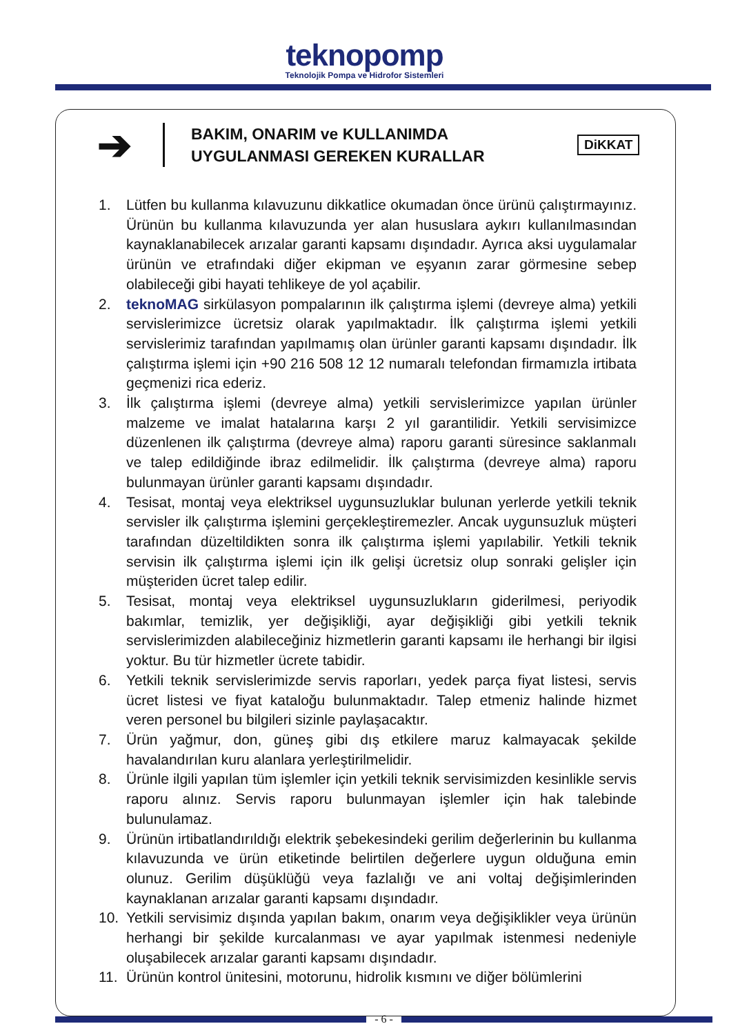teknopomp
Teknolojik Pompa ve Hidrofor Sistemleri
➔
BAKIM, ONARIM ve KULLANIMDA UYGULANMASI GEREKEN KURALLAR
DiKKAT
1. Lütfen bu kullanma kılavuzunu dikkatlice okumadan önce ürünü çalıştırmayınız. Ürünün bu kullanma kılavuzunda yer alan hususlara aykırı kullanılmasından kaynaklanabilecek arızalar garanti kapsamı dışındadır. Ayrıca aksi uygulamalar ürünün ve etrafındaki diğer ekipman ve eşyanın zarar görmesine sebep olabileceği gibi hayati tehlikeye de yol açabilir.
2. teknoMAG sirkülasyon pompalarının ilk çalıştırma işlemi (devreye alma) yetkili servislerimizce ücretsiz olarak yapılmaktadır. İlk çalıştırma işlemi yetkili servislerimiz tarafından yapılmamış olan ürünler garanti kapsamı dışındadır. İlk çalıştırma işlemi için +90 216 508 12 12 numaralı telefondan firmamızla irtibata geçmenizi rica ederiz.
3. İlk çalıştırma işlemi (devreye alma) yetkili servislerimizce yapılan ürünler malzeme ve imalat hatalarına karşı 2 yıl garantilidir. Yetkili servisimizce düzenlenen ilk çalıştırma (devreye alma) raporu garanti süresince saklanmalı ve talep edildiğinde ibraz edilmelidir. İlk çalıştırma (devreye alma) raporu bulunmayan ürünler garanti kapsamı dışındadır.
4. Tesisat, montaj veya elektriksel uygunsuzluklar bulunan yerlerde yetkili teknik servisler ilk çalıştırma işlemini gerçekleştiremezler. Ancak uygunsuzluk müşteri tarafından düzeltildikten sonra ilk çalıştırma işlemi yapılabilir. Yetkili teknik servisin ilk çalıştırma işlemi için ilk gelişi ücretsiz olup sonraki gelişler için müşteriden ücret talep edilir.
5. Tesisat, montaj veya elektriksel uygunsuzlukların giderilmesi, periyodik bakımlar, temizlik, yer değişikliği, ayar değişikliği gibi yetkili teknik servislerimizden alabileceğiniz hizmetlerin garanti kapsamı ile herhangi bir ilgisi yoktur. Bu tür hizmetler ücrete tabidir.
6. Yetkili teknik servislerimizde servis raporları, yedek parça fiyat listesi, servis ücret listesi ve fiyat kataloğu bulunmaktadır. Talep etmeniz halinde hizmet veren personel bu bilgileri sizinle paylaşacaktır.
7. Ürün yağmur, don, güneş gibi dış etkilere maruz kalmayacak şekilde havalandırılan kuru alanlara yerleştirilmelidir.
8. Ürünle ilgili yapılan tüm işlemler için yetkili teknik servisimizden kesinlikle servis raporu alınız. Servis raporu bulunmayan işlemler için hak talebinde bulunulamaz.
9. Ürünün irtibatlandırıldığı elektrik şebekesindeki gerilim değerlerinin bu kullanma kılavuzunda ve ürün etiketinde belirtilen değerlere uygun olduğuna emin olunuz. Gerilim düşüklüğü veya fazlalığı ve ani voltaj değişimlerinden kaynaklanan arızalar garanti kapsamı dışındadır.
10. Yetkili servisimiz dışında yapılan bakım, onarım veya değişiklikler veya ürünün herhangi bir şekilde kurcalanması ve ayar yapılmak istenmesi nedeniyle oluşabilecek arızalar garanti kapsamı dışındadır.
11. Ürünün kontrol ünitesini, motorunu, hidrolik kısmını ve diğer bölümlerini
- 6 -